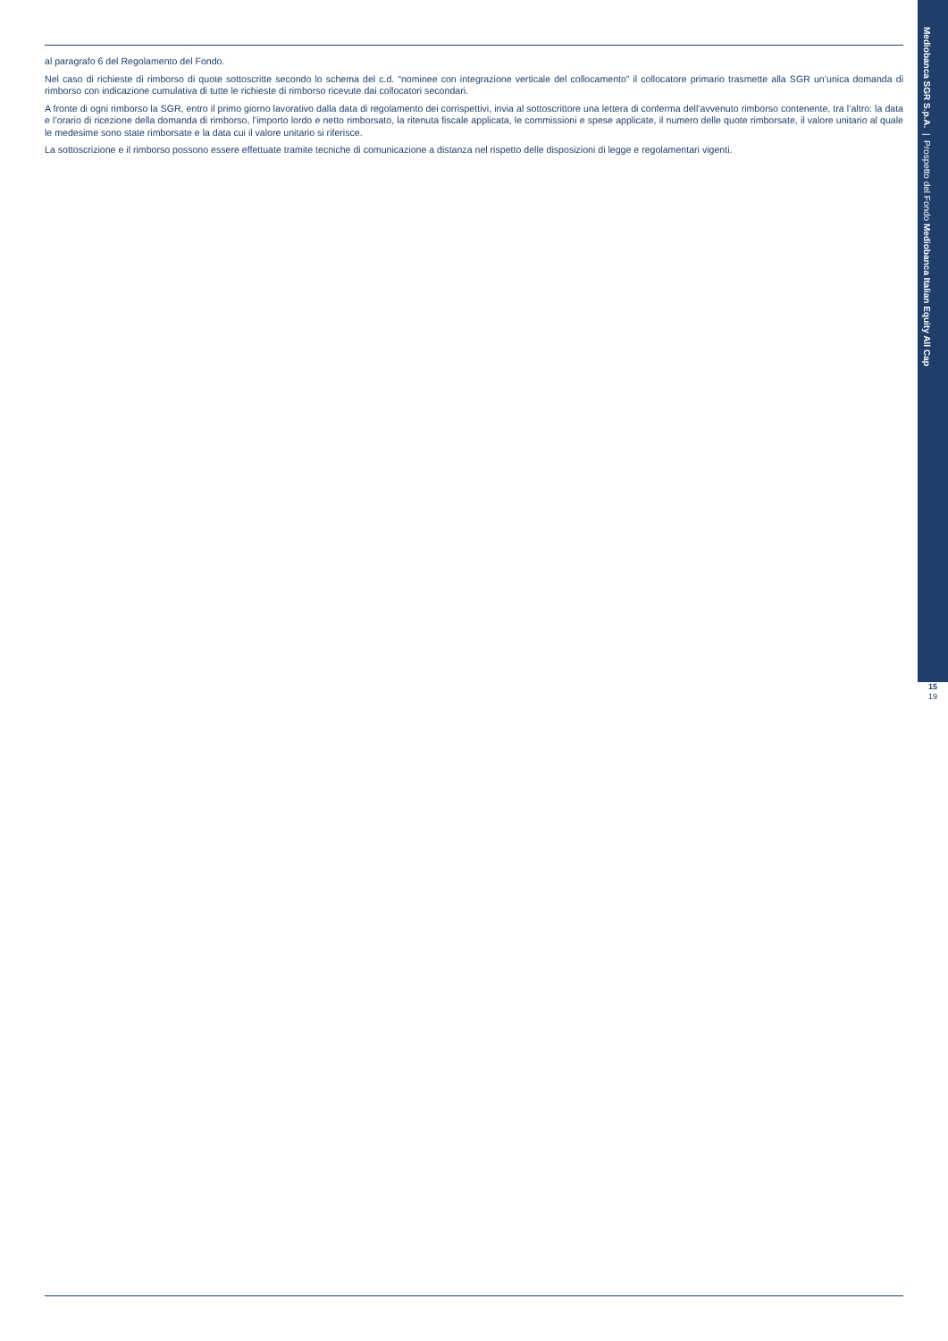al paragrafo 6 del Regolamento del Fondo.
Nel caso di richieste di rimborso di quote sottoscritte secondo lo schema del c.d. “nominee con integrazione verticale del collocamento” il collocatore primario trasmette alla SGR un’unica domanda di rimborso con indicazione cumulativa di tutte le richieste di rimborso ricevute dai collocatori secondari.
A fronte di ogni rimborso la SGR, entro il primo giorno lavorativo dalla data di regolamento dei corrispettivi, invia al sottoscrittore una lettera di conferma dell’avvenuto rimborso contenente, tra l’altro: la data e l’orario di ricezione della domanda di rimborso, l’importo lordo e netto rimborsato, la ritenuta fiscale applicata, le commissioni e spese applicate, il numero delle quote rimborsate, il valore unitario al quale le medesime sono state rimborsate e la data cui il valore unitario si riferisce.
La sottoscrizione e il rimborso possono essere effettuate tramite tecniche di comunicazione a distanza nel rispetto delle disposizioni di legge e regolamentari vigenti.
Mediobanca SGR S.p.A. | Prospetto del Fondo Mediobanca Italian Equity All Cap
15
19